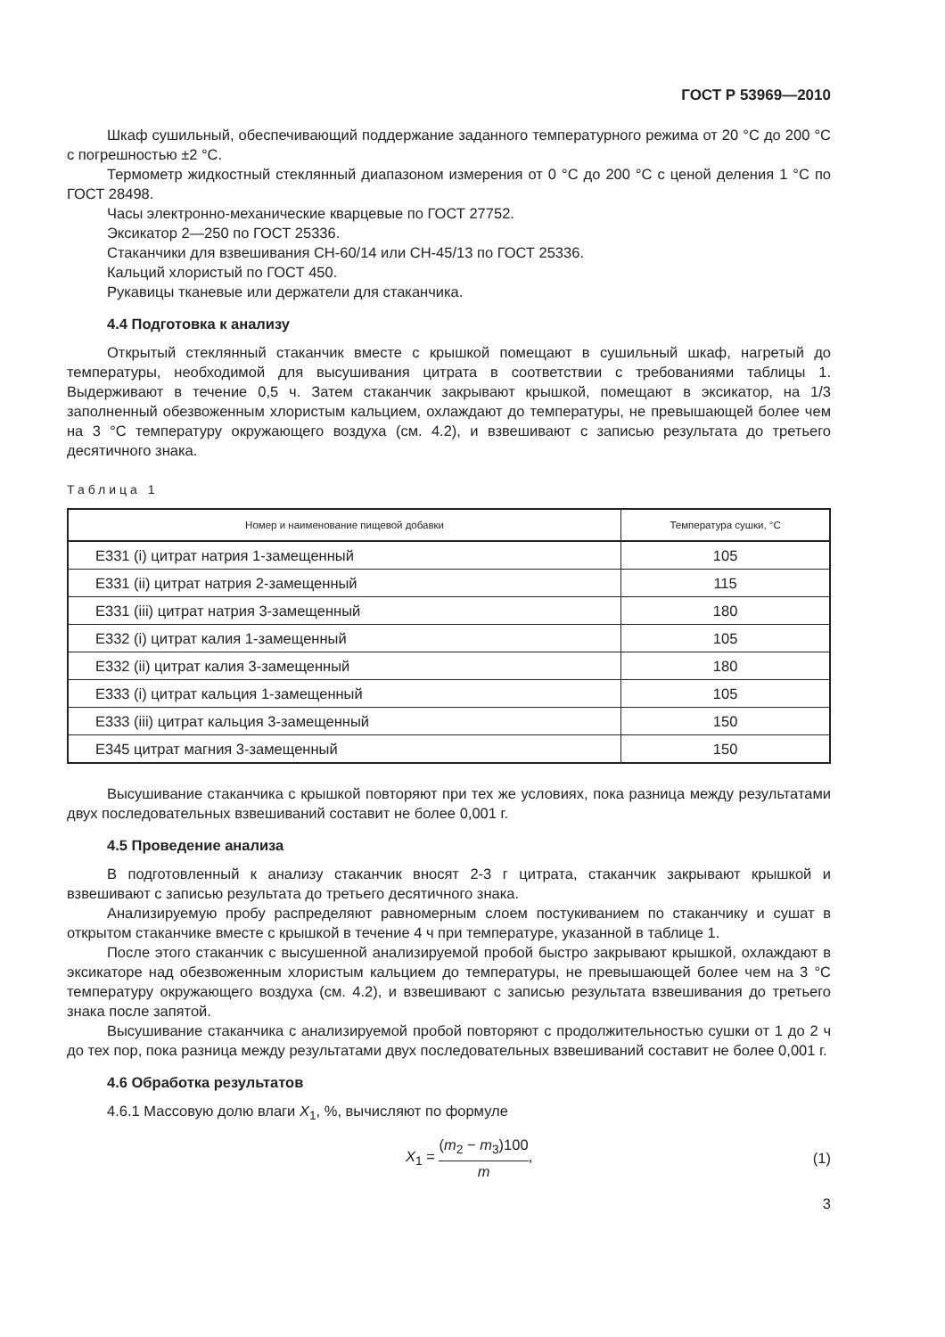ГОСТ Р 53969—2010
Шкаф сушильный, обеспечивающий поддержание заданного температурного режима от 20 °С до 200 °С с погрешностью ±2 °С.
Термометр жидкостный стеклянный диапазоном измерения от 0 °С до 200 °С с ценой деления 1 °С по ГОСТ 28498.
Часы электронно-механические кварцевые по ГОСТ 27752.
Эксикатор 2—250 по ГОСТ 25336.
Стаканчики для взвешивания СН-60/14 или СН-45/13 по ГОСТ 25336.
Кальций хлористый по ГОСТ 450.
Рукавицы тканевые или держатели для стаканчика.
4.4 Подготовка к анализу
Открытый стеклянный стаканчик вместе с крышкой помещают в сушильный шкаф, нагретый до температуры, необходимой для высушивания цитрата в соответствии с требованиями таблицы 1. Выдерживают в течение 0,5 ч. Затем стаканчик закрывают крышкой, помещают в эксикатор, на 1/3 заполненный обезвоженным хлористым кальцием, охлаждают до температуры, не превышающей более чем на 3 °С температуру окружающего воздуха (см. 4.2), и взвешивают с записью результата до третьего десятичного знака.
Таблица 1
| Номер и наименование пищевой добавки | Температура сушки, °С |
| --- | --- |
| Е331 (i) цитрат натрия 1-замещенный | 105 |
| Е331 (ii) цитрат натрия 2-замещенный | 115 |
| Е331 (iii) цитрат натрия 3-замещенный | 180 |
| Е332 (i) цитрат калия 1-замещенный | 105 |
| Е332 (ii) цитрат калия 3-замещенный | 180 |
| Е333 (i) цитрат кальция 1-замещенный | 105 |
| Е333 (iii) цитрат кальция 3-замещенный | 150 |
| Е345 цитрат магния 3-замещенный | 150 |
Высушивание стаканчика с крышкой повторяют при тех же условиях, пока разница между результатами двух последовательных взвешиваний составит не более 0,001 г.
4.5 Проведение анализа
В подготовленный к анализу стаканчик вносят 2-3 г цитрата, стаканчик закрывают крышкой и взвешивают с записью результата до третьего десятичного знака.
Анализируемую пробу распределяют равномерным слоем постукиванием по стаканчику и сушат в открытом стаканчике вместе с крышкой в течение 4 ч при температуре, указанной в таблице 1.
После этого стаканчик с высушенной анализируемой пробой быстро закрывают крышкой, охлаждают в эксикаторе над обезвоженным хлористым кальцием до температуры, не превышающей более чем на 3 °С температуру окружающего воздуха (см. 4.2), и взвешивают с записью результата взвешивания до третьего знака после запятой.
Высушивание стаканчика с анализируемой пробой повторяют с продолжительностью сушки от 1 до 2 ч до тех пор, пока разница между результатами двух последовательных взвешиваний составит не более 0,001 г.
4.6 Обработка результатов
4.6.1 Массовую долю влаги X<sub>1</sub>, %, вычисляют по формуле
X<sub>1</sub> = (m<sub>2</sub> − m<sub>3</sub>)100 m, (1)
3